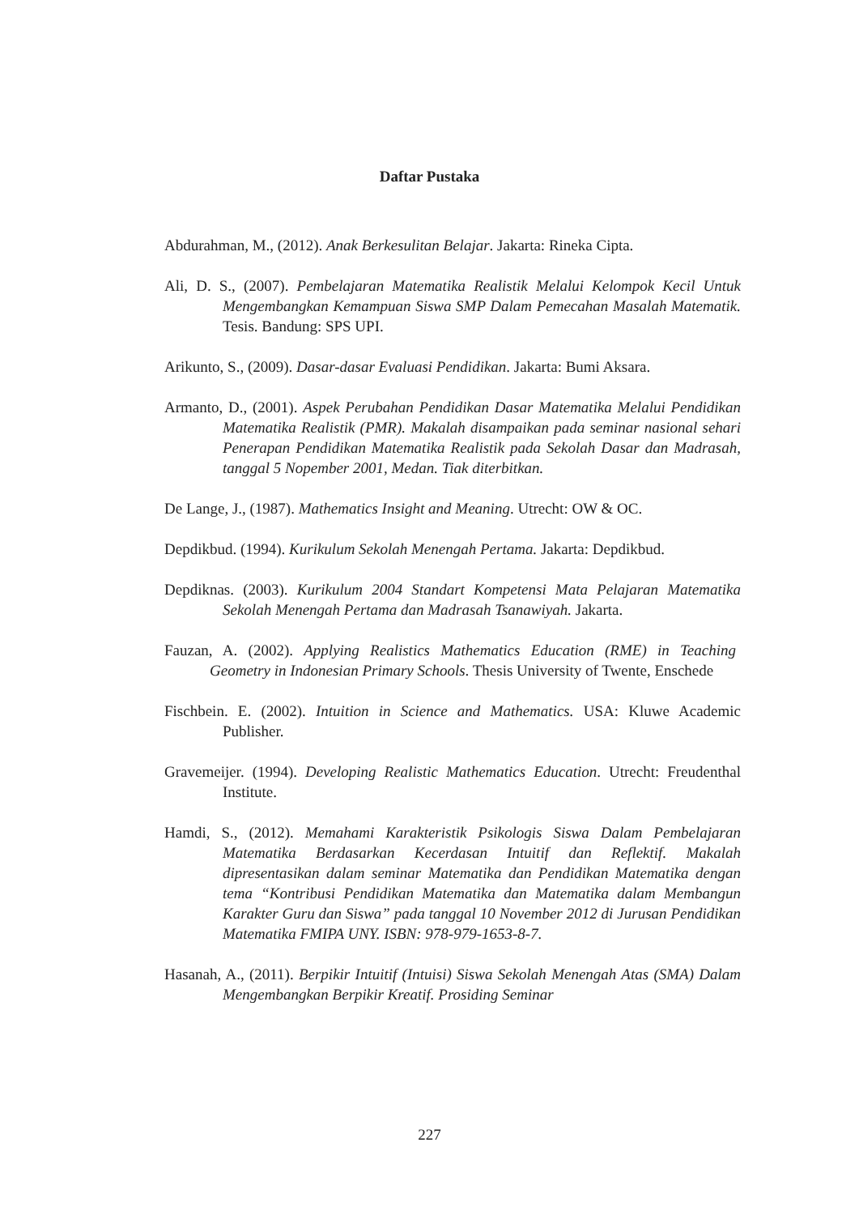Daftar Pustaka
Abdurahman, M., (2012). Anak Berkesulitan Belajar. Jakarta: Rineka Cipta.
Ali, D. S., (2007). Pembelajaran Matematika Realistik Melalui Kelompok Kecil Untuk Mengembangkan Kemampuan Siswa SMP Dalam Pemecahan Masalah Matematik. Tesis. Bandung: SPS UPI.
Arikunto, S., (2009). Dasar-dasar Evaluasi Pendidikan. Jakarta: Bumi Aksara.
Armanto, D., (2001). Aspek Perubahan Pendidikan Dasar Matematika Melalui Pendidikan Matematika Realistik (PMR). Makalah disampaikan pada seminar nasional sehari Penerapan Pendidikan Matematika Realistik pada Sekolah Dasar dan Madrasah, tanggal 5 Nopember 2001, Medan. Tiak diterbitkan.
De Lange, J., (1987). Mathematics Insight and Meaning. Utrecht: OW & OC.
Depdikbud. (1994). Kurikulum Sekolah Menengah Pertama. Jakarta: Depdikbud.
Depdiknas. (2003). Kurikulum 2004 Standart Kompetensi Mata Pelajaran Matematika Sekolah Menengah Pertama dan Madrasah Tsanawiyah. Jakarta.
Fauzan, A. (2002). Applying Realistics Mathematics Education (RME) in Teaching Geometry in Indonesian Primary Schools. Thesis University of Twente, Enschede
Fischbein. E. (2002). Intuition in Science and Mathematics. USA: Kluwe Academic Publisher.
Gravemeijer. (1994). Developing Realistic Mathematics Education. Utrecht: Freudenthal Institute.
Hamdi, S., (2012). Memahami Karakteristik Psikologis Siswa Dalam Pembelajaran Matematika Berdasarkan Kecerdasan Intuitif dan Reflektif. Makalah dipresentasikan dalam seminar Matematika dan Pendidikan Matematika dengan tema “Kontribusi Pendidikan Matematika dan Matematika dalam Membangun Karakter Guru dan Siswa” pada tanggal 10 November 2012 di Jurusan Pendidikan Matematika FMIPA UNY. ISBN: 978-979-1653-8-7.
Hasanah, A., (2011). Berpikir Intuitif (Intuisi) Siswa Sekolah Menengah Atas (SMA) Dalam Mengembangkan Berpikir Kreatif. Prosiding Seminar
227